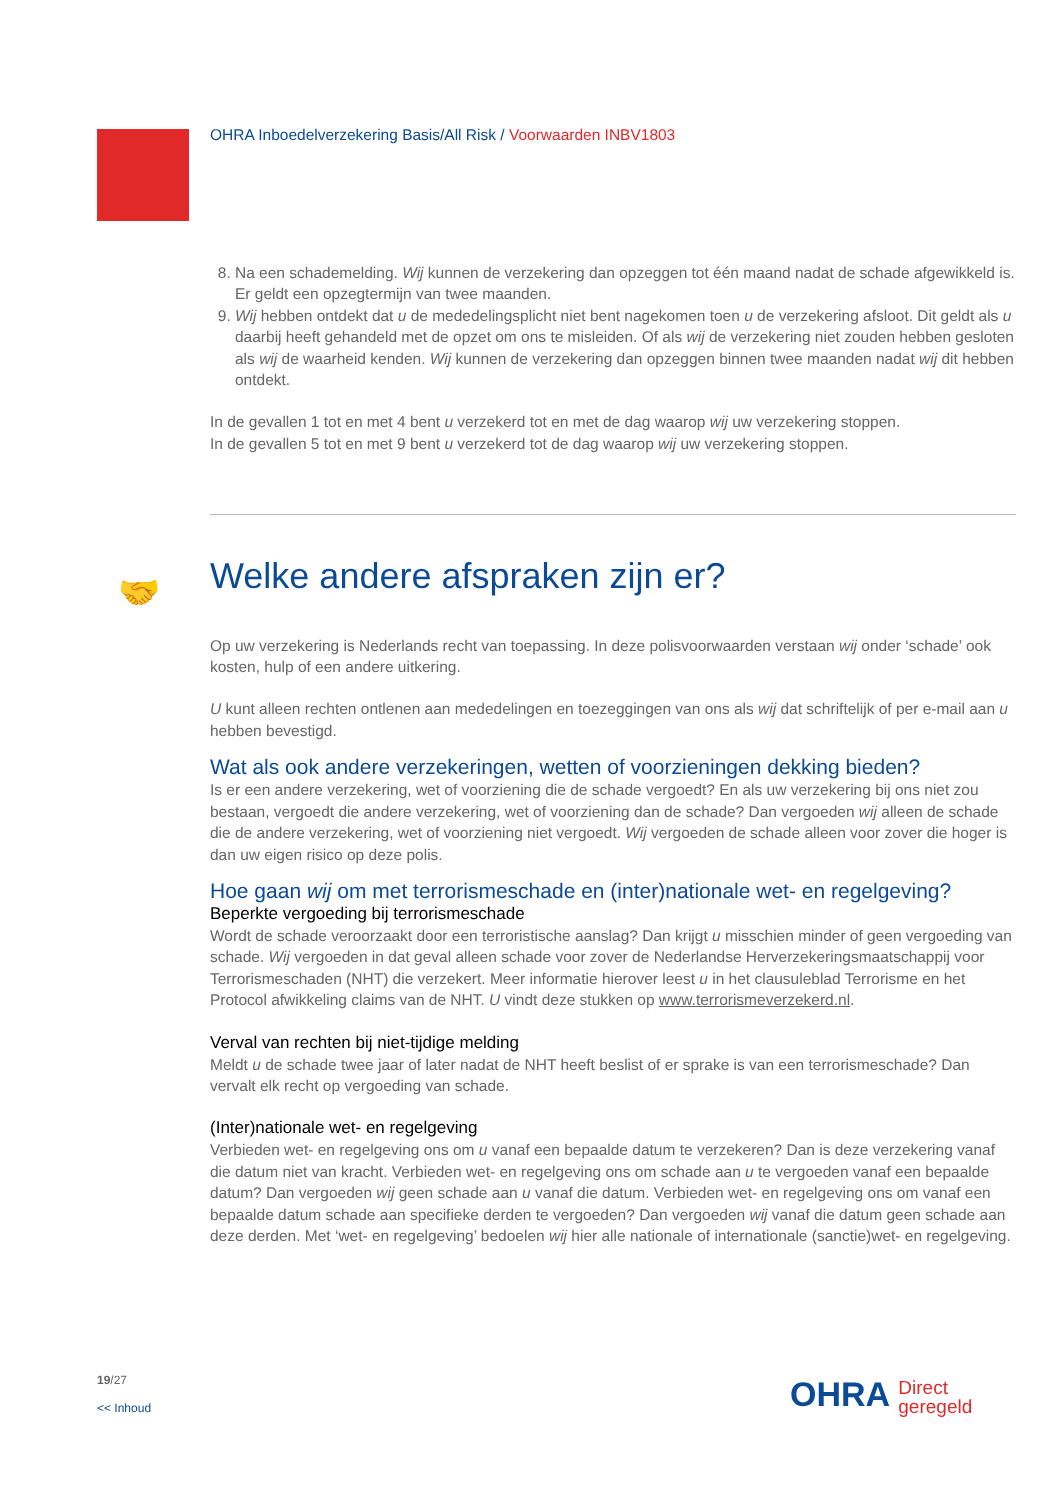OHRA Inboedelverzekering Basis/All Risk / Voorwaarden INBV1803
🤝
8. Na een schademelding. Wij kunnen de verzekering dan opzeggen tot één maand nadat de schade afgewikkeld is. Er geldt een opzegtermijn van twee maanden.
9. Wij hebben ontdekt dat u de mededelingsplicht niet bent nagekomen toen u de verzekering afsloot. Dit geldt als u daarbij heeft gehandeld met de opzet om ons te misleiden. Of als wij de verzekering niet zouden hebben gesloten als wij de waarheid kenden. Wij kunnen de verzekering dan opzeggen binnen twee maanden nadat wij dit hebben ontdekt.
In de gevallen 1 tot en met 4 bent u verzekerd tot en met de dag waarop wij uw verzekering stoppen.
In de gevallen 5 tot en met 9 bent u verzekerd tot de dag waarop wij uw verzekering stoppen.
Welke andere afspraken zijn er?
Op uw verzekering is Nederlands recht van toepassing. In deze polisvoorwaarden verstaan wij onder ‘schade’ ook kosten, hulp of een andere uitkering.
U kunt alleen rechten ontlenen aan mededelingen en toezeggingen van ons als wij dat schriftelijk of per e-mail aan u hebben bevestigd.
Wat als ook andere verzekeringen, wetten of voorzieningen dekking bieden?
Is er een andere verzekering, wet of voorziening die de schade vergoedt? En als uw verzekering bij ons niet zou bestaan, vergoedt die andere verzekering, wet of voorziening dan de schade? Dan vergoeden wij alleen de schade die de andere verzekering, wet of voorziening niet vergoedt. Wij vergoeden de schade alleen voor zover die hoger is dan uw eigen risico op deze polis.
Hoe gaan wij om met terrorismeschade en (inter)nationale wet- en regelgeving?
Beperkte vergoeding bij terrorismeschade
Wordt de schade veroorzaakt door een terroristische aanslag? Dan krijgt u misschien minder of geen vergoeding van schade. Wij vergoeden in dat geval alleen schade voor zover de Nederlandse Herverzekeringsmaatschappij voor Terrorismeschaden (NHT) die verzekert. Meer informatie hierover leest u in het clausuleblad Terrorisme en het Protocol afwikkeling claims van de NHT. U vindt deze stukken op www.terrorismeverzekerd.nl.
Verval van rechten bij niet-tijdige melding
Meldt u de schade twee jaar of later nadat de NHT heeft beslist of er sprake is van een terrorismeschade? Dan vervalt elk recht op vergoeding van schade.
(Inter)nationale wet- en regelgeving
Verbieden wet- en regelgeving ons om u vanaf een bepaalde datum te verzekeren? Dan is deze verzekering vanaf die datum niet van kracht. Verbieden wet- en regelgeving ons om schade aan u te vergoeden vanaf een bepaalde datum? Dan vergoeden wij geen schade aan u vanaf die datum. Verbieden wet- en regelgeving ons om vanaf een bepaalde datum schade aan specifieke derden te vergoeden? Dan vergoeden wij vanaf die datum geen schade aan deze derden. Met ‘wet- en regelgeving’ bedoelen wij hier alle nationale of internationale (sanctie)wet- en regelgeving.
19/27
<< Inhoud
OHRA Direct
geregeld